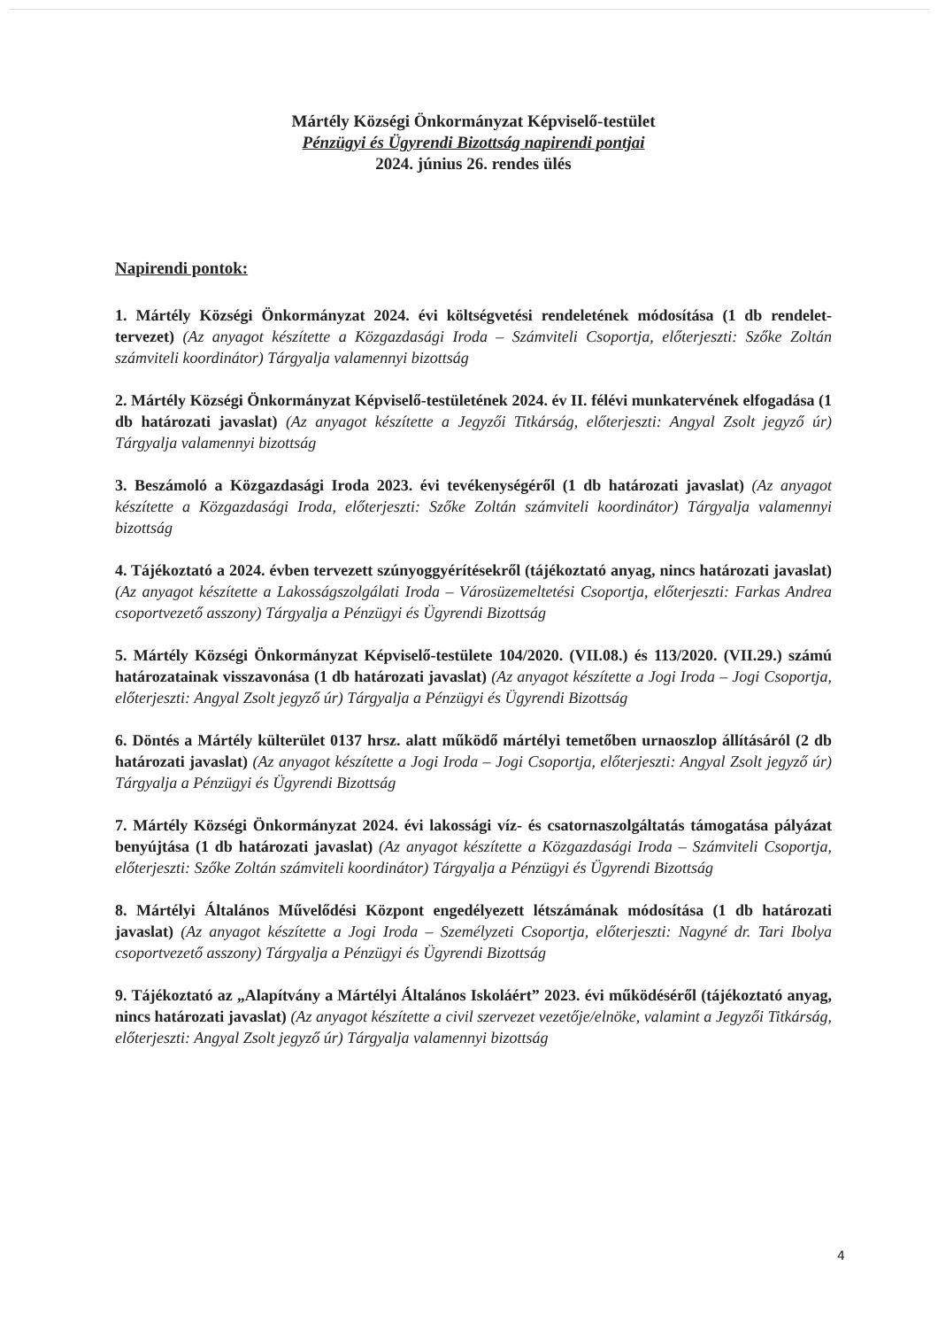Mártély Községi Önkormányzat Képviselő-testület
Pénzügyi és Ügyrendi Bizottság napirendi pontjai
2024. június 26. rendes ülés
Napirendi pontok:
1. Mártély Községi Önkormányzat 2024. évi költségvetési rendeletének módosítása (1 db rendelet-tervezet) (Az anyagot készítette a Közgazdasági Iroda – Számviteli Csoportja, előterjeszti: Szőke Zoltán számviteli koordinátor) Tárgyalja valamennyi bizottság
2. Mártély Községi Önkormányzat Képviselő-testületének 2024. év II. félévi munkatervének elfogadása (1 db határozati javaslat) (Az anyagot készítette a Jegyzői Titkárság, előterjeszti: Angyal Zsolt jegyző úr) Tárgyalja valamennyi bizottság
3. Beszámoló a Közgazdasági Iroda 2023. évi tevékenységéről (1 db határozati javaslat) (Az anyagot készítette a Közgazdasági Iroda, előterjeszti: Szőke Zoltán számviteli koordinátor) Tárgyalja valamennyi bizottság
4. Tájékoztató a 2024. évben tervezett szúnyoggyérítésekről (tájékoztató anyag, nincs határozati javaslat) (Az anyagot készítette a Lakosságszolgálati Iroda – Városüzemeltetési Csoportja, előterjeszti: Farkas Andrea csoportvezető asszony) Tárgyalja a Pénzügyi és Ügyrendi Bizottság
5. Mártély Községi Önkormányzat Képviselő-testülete 104/2020. (VII.08.) és 113/2020. (VII.29.) számú határozatainak visszavonása (1 db határozati javaslat) (Az anyagot készítette a Jogi Iroda – Jogi Csoportja, előterjeszti: Angyal Zsolt jegyző úr) Tárgyalja a Pénzügyi és Ügyrendi Bizottság
6. Döntés a Mártély külterület 0137 hrsz. alatt működő mártélyi temetőben urnaoszlop állításáról (2 db határozati javaslat) (Az anyagot készítette a Jogi Iroda – Jogi Csoportja, előterjeszti: Angyal Zsolt jegyző úr) Tárgyalja a Pénzügyi és Ügyrendi Bizottság
7. Mártély Községi Önkormányzat 2024. évi lakossági víz- és csatornaszolgáltatás támogatása pályázat benyújtása (1 db határozati javaslat) (Az anyagot készítette a Közgazdasági Iroda – Számviteli Csoportja, előterjeszti: Szőke Zoltán számviteli koordinátor) Tárgyalja a Pénzügyi és Ügyrendi Bizottság
8. Mártélyi Általános Művelődési Központ engedélyezett létszámának módosítása (1 db határozati javaslat) (Az anyagot készítette a Jogi Iroda – Személyzeti Csoportja, előterjeszti: Nagyné dr. Tari Ibolya csoportvezető asszony) Tárgyalja a Pénzügyi és Ügyrendi Bizottság
9. Tájékoztató az „Alapítvány a Mártélyi Általános Iskoláért” 2023. évi működéséről (tájékoztató anyag, nincs határozati javaslat) (Az anyagot készítette a civil szervezet vezetője/elnöke, valamint a Jegyzői Titkárság, előterjeszti: Angyal Zsolt jegyző úr) Tárgyalja valamennyi bizottság
4